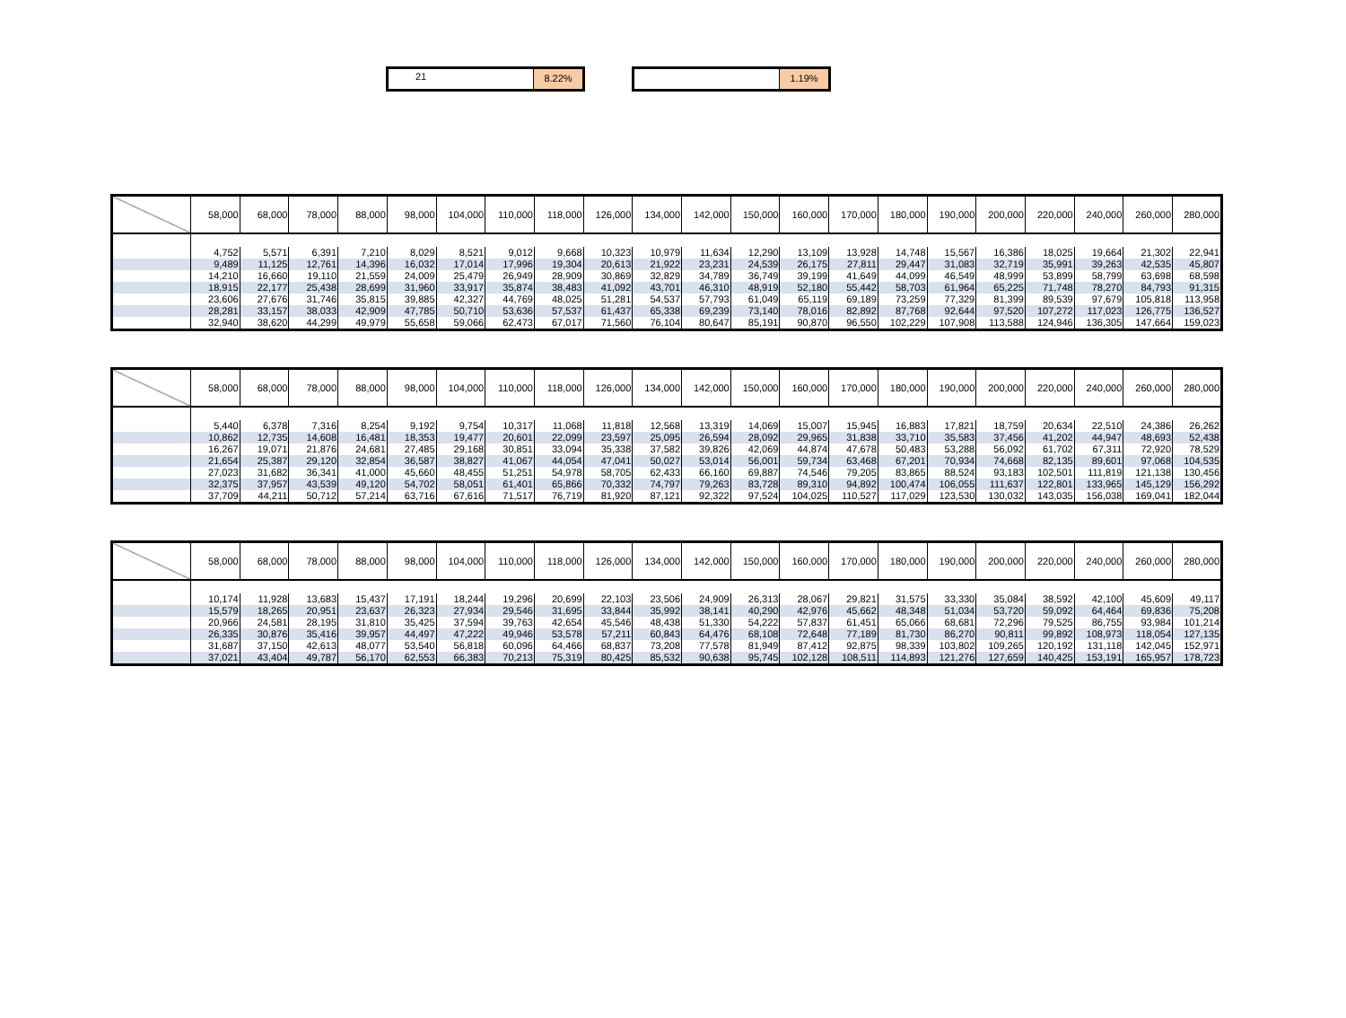21 8.22% 1.19%
| | 58,000 | 68,000 | 78,000 | 88,000 | 98,000 | 104,000 | 110,000 | 118,000 | 126,000 | 134,000 | 142,000 | 150,000 | 160,000 | 170,000 | 180,000 | 190,000 | 200,000 | 220,000 | 240,000 | 260,000 | 280,000 |
| --- | --- | --- | --- | --- | --- | --- | --- | --- | --- | --- | --- | --- | --- | --- | --- | --- | --- | --- | --- | --- | --- |
| | 4,752 | 5,571 | 6,391 | 7,210 | 8,029 | 8,521 | 9,012 | 9,668 | 10,323 | 10,979 | 11,634 | 12,290 | 13,109 | 13,928 | 14,748 | 15,567 | 16,386 | 18,025 | 19,664 | 21,302 | 22,941 |
| | 9,489 | 11,125 | 12,761 | 14,396 | 16,032 | 17,014 | 17,996 | 19,304 | 20,613 | 21,922 | 23,231 | 24,539 | 26,175 | 27,811 | 29,447 | 31,083 | 32,719 | 35,991 | 39,263 | 42,535 | 45,807 |
| | 14,210 | 16,660 | 19,110 | 21,559 | 24,009 | 25,479 | 26,949 | 28,909 | 30,869 | 32,829 | 34,789 | 36,749 | 39,199 | 41,649 | 44,099 | 46,549 | 48,999 | 53,899 | 58,799 | 63,698 | 68,598 |
| | 18,915 | 22,177 | 25,438 | 28,699 | 31,960 | 33,917 | 35,874 | 38,483 | 41,092 | 43,701 | 46,310 | 48,919 | 52,180 | 55,442 | 58,703 | 61,964 | 65,225 | 71,748 | 78,270 | 84,793 | 91,315 |
| | 23,606 | 27,676 | 31,746 | 35,815 | 39,885 | 42,327 | 44,769 | 48,025 | 51,281 | 54,537 | 57,793 | 61,049 | 65,119 | 69,189 | 73,259 | 77,329 | 81,399 | 89,539 | 97,679 | 105,818 | 113,958 |
| | 28,281 | 33,157 | 38,033 | 42,909 | 47,785 | 50,710 | 53,636 | 57,537 | 61,437 | 65,338 | 69,239 | 73,140 | 78,016 | 82,892 | 87,768 | 92,644 | 97,520 | 107,272 | 117,023 | 126,775 | 136,527 |
| | 32,940 | 38,620 | 44,299 | 49,979 | 55,658 | 59,066 | 62,473 | 67,017 | 71,560 | 76,104 | 80,647 | 85,191 | 90,870 | 96,550 | 102,229 | 107,908 | 113,588 | 124,946 | 136,305 | 147,664 | 159,023 |
| | 58,000 | 68,000 | 78,000 | 88,000 | 98,000 | 104,000 | 110,000 | 118,000 | 126,000 | 134,000 | 142,000 | 150,000 | 160,000 | 170,000 | 180,000 | 190,000 | 200,000 | 220,000 | 240,000 | 260,000 | 280,000 |
| --- | --- | --- | --- | --- | --- | --- | --- | --- | --- | --- | --- | --- | --- | --- | --- | --- | --- | --- | --- | --- | --- |
| | 5,440 | 6,378 | 7,316 | 8,254 | 9,192 | 9,754 | 10,317 | 11,068 | 11,818 | 12,568 | 13,319 | 14,069 | 15,007 | 15,945 | 16,883 | 17,821 | 18,759 | 20,634 | 22,510 | 24,386 | 26,262 |
| | 10,862 | 12,735 | 14,608 | 16,481 | 18,353 | 19,477 | 20,601 | 22,099 | 23,597 | 25,095 | 26,594 | 28,092 | 29,965 | 31,838 | 33,710 | 35,583 | 37,456 | 41,202 | 44,947 | 48,693 | 52,438 |
| | 16,267 | 19,071 | 21,876 | 24,681 | 27,485 | 29,168 | 30,851 | 33,094 | 35,338 | 37,582 | 39,826 | 42,069 | 44,874 | 47,678 | 50,483 | 53,288 | 56,092 | 61,702 | 67,311 | 72,920 | 78,529 |
| | 21,654 | 25,387 | 29,120 | 32,854 | 36,587 | 38,827 | 41,067 | 44,054 | 47,041 | 50,027 | 53,014 | 56,001 | 59,734 | 63,468 | 67,201 | 70,934 | 74,668 | 82,135 | 89,601 | 97,068 | 104,535 |
| | 27,023 | 31,682 | 36,341 | 41,000 | 45,660 | 48,455 | 51,251 | 54,978 | 58,705 | 62,433 | 66,160 | 69,887 | 74,546 | 79,205 | 83,865 | 88,524 | 93,183 | 102,501 | 111,819 | 121,138 | 130,456 |
| | 32,375 | 37,957 | 43,539 | 49,120 | 54,702 | 58,051 | 61,401 | 65,866 | 70,332 | 74,797 | 79,263 | 83,728 | 89,310 | 94,892 | 100,474 | 106,055 | 111,637 | 122,801 | 133,965 | 145,129 | 156,292 |
| | 37,709 | 44,211 | 50,712 | 57,214 | 63,716 | 67,616 | 71,517 | 76,719 | 81,920 | 87,121 | 92,322 | 97,524 | 104,025 | 110,527 | 117,029 | 123,530 | 130,032 | 143,035 | 156,038 | 169,041 | 182,044 |
| | 58,000 | 68,000 | 78,000 | 88,000 | 98,000 | 104,000 | 110,000 | 118,000 | 126,000 | 134,000 | 142,000 | 150,000 | 160,000 | 170,000 | 180,000 | 190,000 | 200,000 | 220,000 | 240,000 | 260,000 | 280,000 |
| --- | --- | --- | --- | --- | --- | --- | --- | --- | --- | --- | --- | --- | --- | --- | --- | --- | --- | --- | --- | --- | --- |
| | 10,174 | 11,928 | 13,683 | 15,437 | 17,191 | 18,244 | 19,296 | 20,699 | 22,103 | 23,506 | 24,909 | 26,313 | 28,067 | 29,821 | 31,575 | 33,330 | 35,084 | 38,592 | 42,100 | 45,609 | 49,117 |
| | 15,579 | 18,265 | 20,951 | 23,637 | 26,323 | 27,934 | 29,546 | 31,695 | 33,844 | 35,992 | 38,141 | 40,290 | 42,976 | 45,662 | 48,348 | 51,034 | 53,720 | 59,092 | 64,464 | 69,836 | 75,208 |
| | 20,966 | 24,581 | 28,195 | 31,810 | 35,425 | 37,594 | 39,763 | 42,654 | 45,546 | 48,438 | 51,330 | 54,222 | 57,837 | 61,451 | 65,066 | 68,681 | 72,296 | 79,525 | 86,755 | 93,984 | 101,214 |
| | 26,335 | 30,876 | 35,416 | 39,957 | 44,497 | 47,222 | 49,946 | 53,578 | 57,211 | 60,843 | 64,476 | 68,108 | 72,648 | 77,189 | 81,730 | 86,270 | 90,811 | 99,892 | 108,973 | 118,054 | 127,135 |
| | 31,687 | 37,150 | 42,613 | 48,077 | 53,540 | 56,818 | 60,096 | 64,466 | 68,837 | 73,208 | 77,578 | 81,949 | 87,412 | 92,875 | 98,339 | 103,802 | 109,265 | 120,192 | 131,118 | 142,045 | 152,971 |
| | 37,021 | 43,404 | 49,787 | 56,170 | 62,553 | 66,383 | 70,213 | 75,319 | 80,425 | 85,532 | 90,638 | 95,745 | 102,128 | 108,511 | 114,893 | 121,276 | 127,659 | 140,425 | 153,191 | 165,957 | 178,723 |